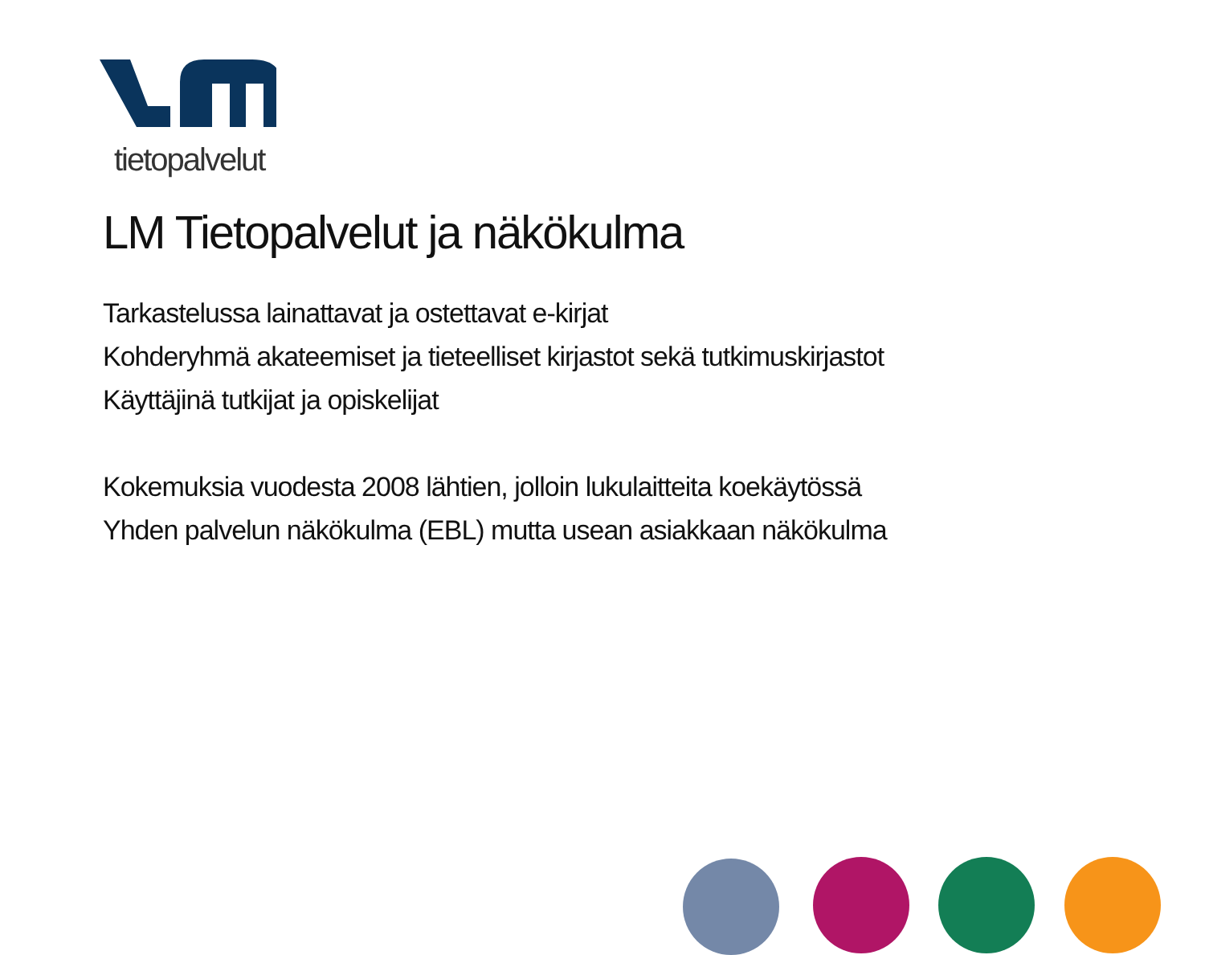tietopalvelut
LM Tietopalvelut ja näkökulma
Tarkastelussa lainattavat ja ostettavat e-kirjat
Kohderyhmä akateemiset ja tieteelliset kirjastot sekä tutkimuskirjastot
Käyttäjinä tutkijat ja opiskelijat
Kokemuksia vuodesta 2008 lähtien, jolloin lukulaitteita koekäytössä
Yhden palvelun näkökulma (EBL) mutta usean asiakkaan näkökulma